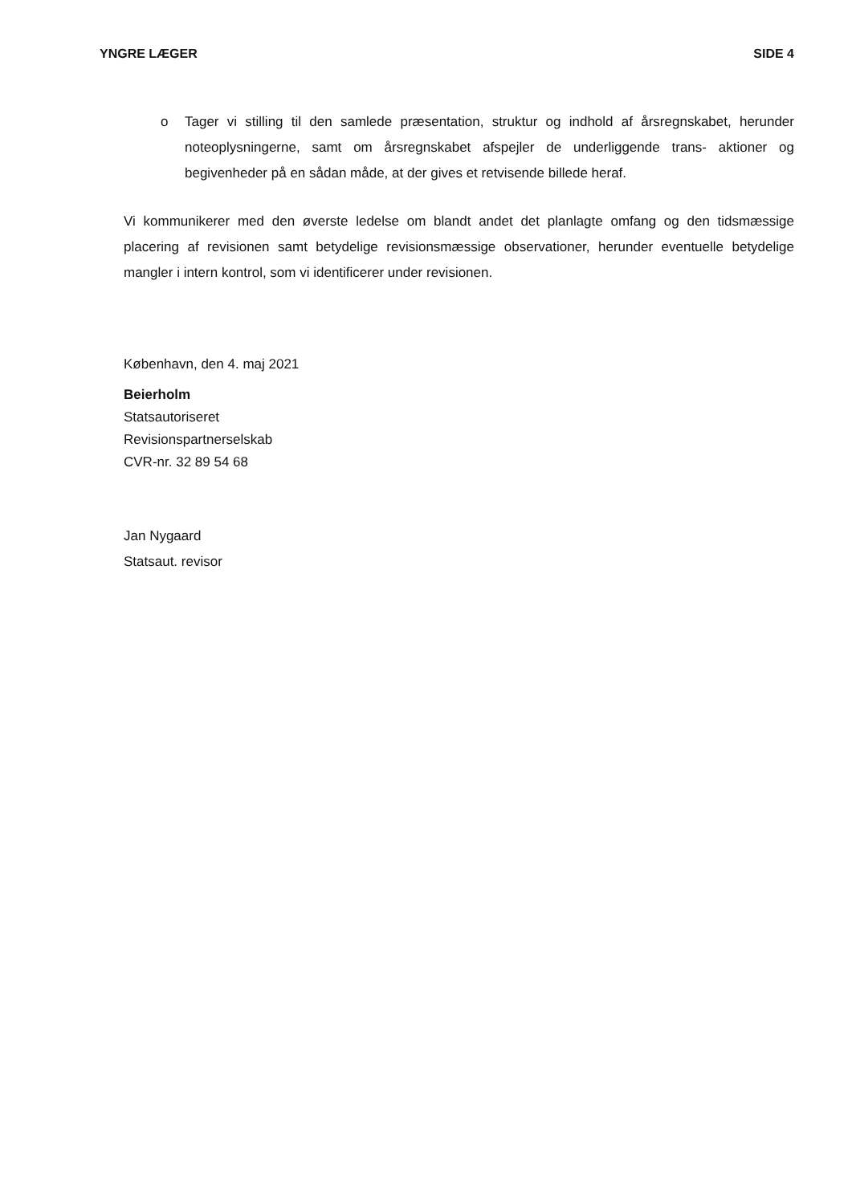YNGRE LÆGER SIDE 4
o Tager vi stilling til den samlede præsentation, struktur og indhold af årsregnskabet, herunder noteoplysningerne, samt om årsregnskabet afspejler de underliggende trans- aktioner og begivenheder på en sådan måde, at der gives et retvisende billede heraf.
Vi kommunikerer med den øverste ledelse om blandt andet det planlagte omfang og den tidsmæssige placering af revisionen samt betydelige revisionsmæssige observationer, herunder eventuelle betydelige mangler i intern kontrol, som vi identificerer under revisionen.
København, den 4. maj 2021
Beierholm
Statsautoriseret
Revisionspartnerselskab
CVR-nr. 32 89 54 68
Jan Nygaard
Statsaut. revisor